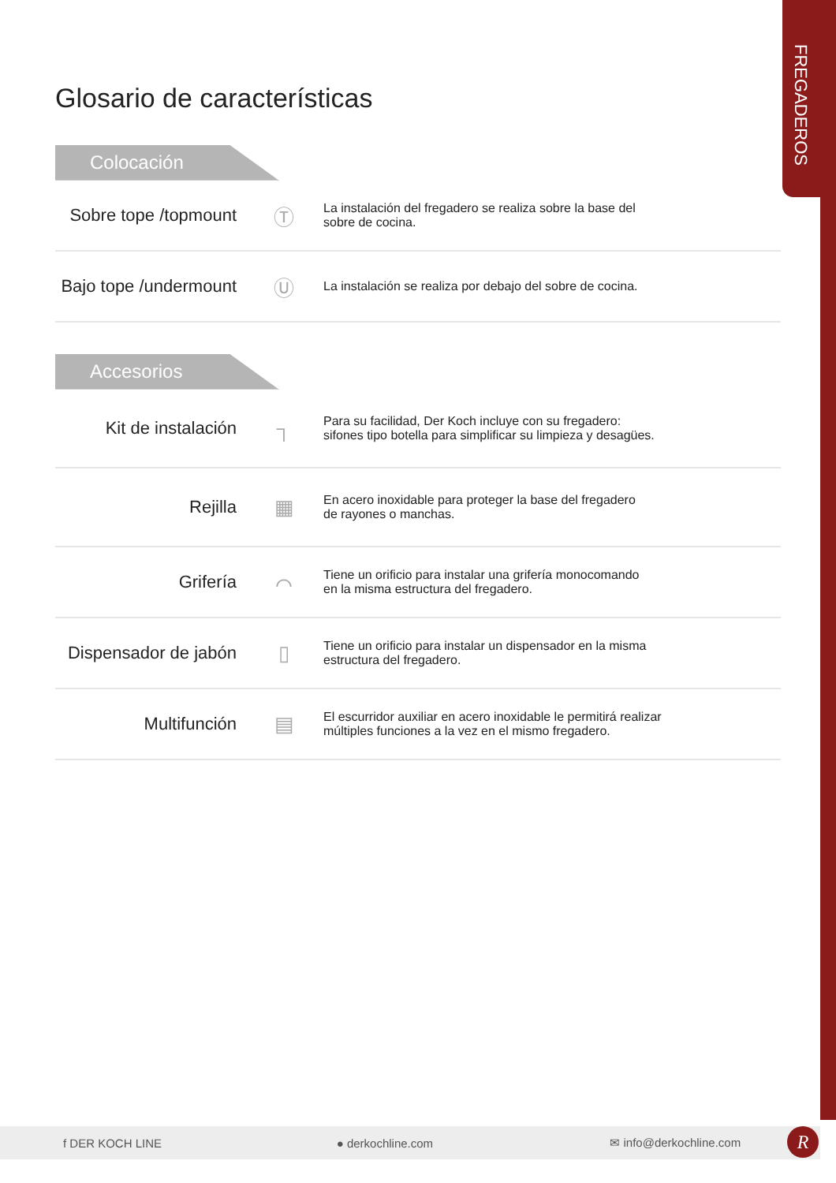FREGADEROS
Glosario de características
Colocación
| Sobre tope /topmount | Ⓣ | La instalación del fregadero se realiza sobre la base del sobre de cocina. |
| Bajo tope /undermount | Ⓤ | La instalación se realiza por debajo del sobre de cocina. |
Accesorios
| Kit de instalación | ┐ | Para su facilidad, Der Koch incluye con su fregadero: sifones tipo botella para simplificar su limpieza y desagües. |
| Rejilla | ▦ | En acero inoxidable para proteger la base del fregadero de rayones o manchas. |
| Grifería | ⌒ | Tiene un orificio para instalar una grifería monocomando en la misma estructura del fregadero. |
| Dispensador de jabón | ▯ | Tiene un orificio para instalar un dispensador en la misma estructura del fregadero. |
| Multifunción | ▤ | El escurridor auxiliar en acero inoxidable le permitirá realizar múltiples funciones a la vez en el mismo fregadero. |
f DER KOCH LINE ● derkochline.com ✉ info@derkochline.com R